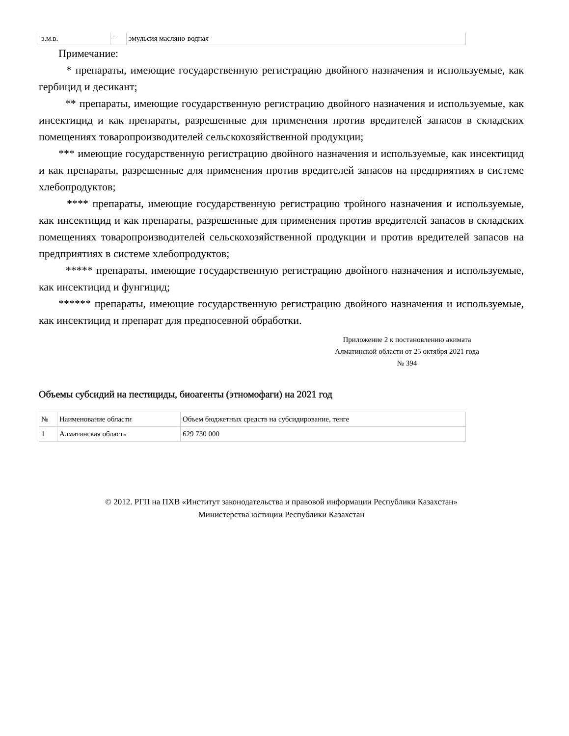| э.м.в. | - | эмульсия масляно-водная |
Примечание:
* препараты, имеющие государственную регистрацию двойного назначения и используемые, как гербицид и десикант;
** препараты, имеющие государственную регистрацию двойного назначения и используемые, как инсектицид и как препараты, разрешенные для применения против вредителей запасов в складских помещениях товаропроизводителей сельскохозяйственной продукции;
*** имеющие государственную регистрацию двойного назначения и используемые, как инсектицид и как препараты, разрешенные для применения против вредителей запасов на предприятиях в системе хлебопродуктов;
**** препараты, имеющие государственную регистрацию тройного назначения и используемые, как инсектицид и как препараты, разрешенные для применения против вредителей запасов в складских помещениях товаропроизводителей сельскохозяйственной продукции и против вредителей запасов на предприятиях в системе хлебопродуктов;
***** препараты, имеющие государственную регистрацию двойного назначения и используемые, как инсектицид и фунгицид;
****** препараты, имеющие государственную регистрацию двойного назначения и используемые, как инсектицид и препарат для предпосевной обработки.
Приложение 2 к постановлению акимата
Алматинской области от 25 октября 2021 года
№ 394
Объемы субсидий на пестициды, биоагенты (этномофаги) на 2021 год
| № | Наименование области | Объем бюджетных средств на субсидирование, тенге |
| 1 | Алматинская область | 629 730 000 |
© 2012. РГП на ПХВ «Институт законодательства и правовой информации Республики Казахстан»
Министерства юстиции Республики Казахстан